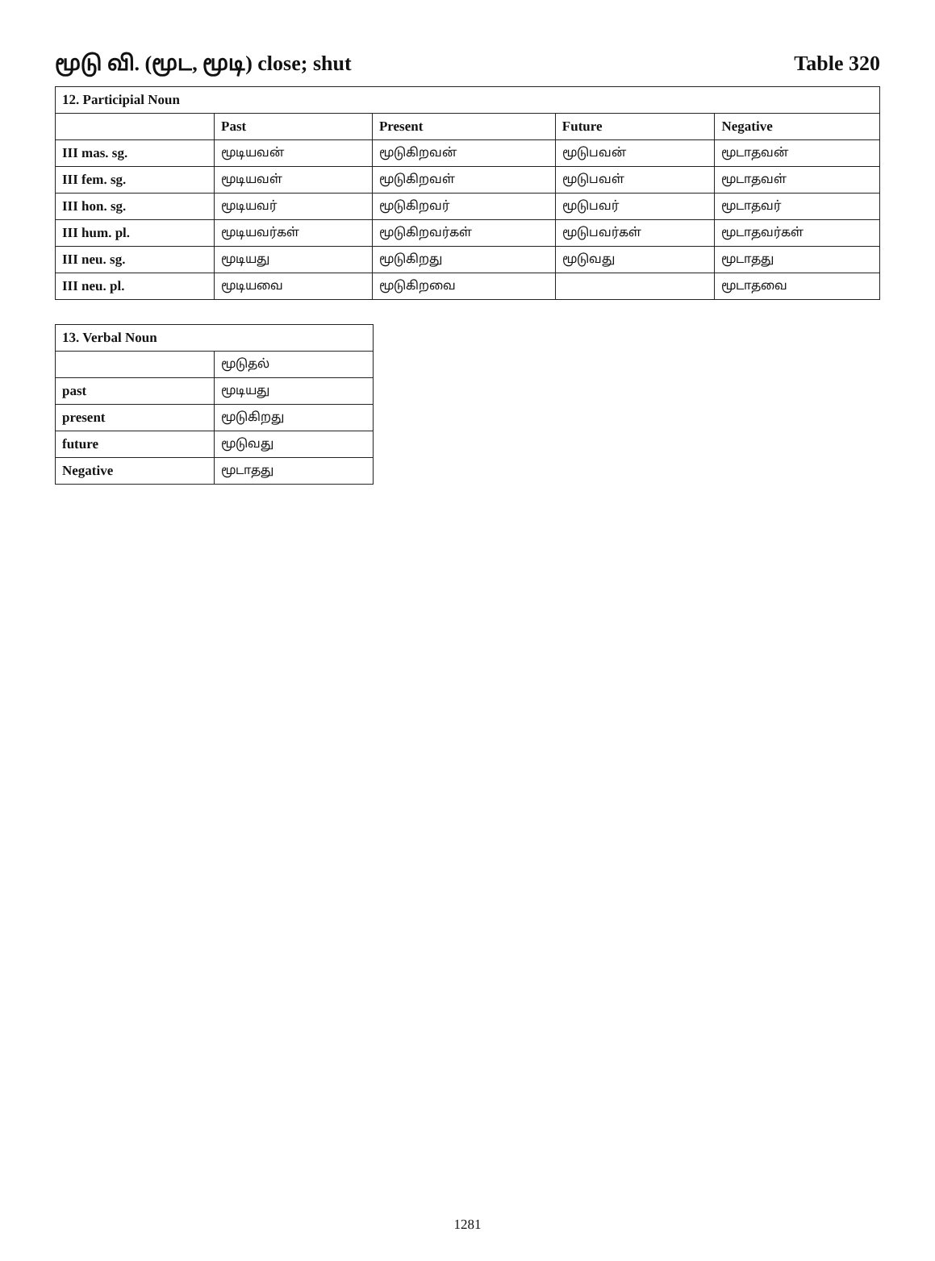மூடு வி. (மூட, மூடி) close; shut Table 320
| 12. Participial Noun | | | | |
| --- | --- | --- | --- | --- |
| | Past | Present | Future | Negative |
| III mas. sg. | மூடியவன் | மூடுகிறவன் | மூடுபவன் | மூடாதவன் |
| III fem. sg. | மூடியவள் | மூடுகிறவள் | மூடுபவள் | மூடாதவள் |
| III hon. sg. | மூடியவர் | மூடுகிறவர் | மூடுபவர் | மூடாதவர் |
| III hum. pl. | மூடியவர்கள் | மூடுகிறவர்கள் | மூடுபவர்கள் | மூடாதவர்கள் |
| III neu. sg. | மூடியது | மூடுகிறது | மூடுவது | மூடாதது |
| III neu. pl. | மூடியவை | மூடுகிறவை | | மூடாதவை |
| 13. Verbal Noun | |
| --- | --- |
| | மூடுதல் |
| past | மூடியது |
| present | மூடுகிறது |
| future | மூடுவது |
| Negative | மூடாதது |
1281